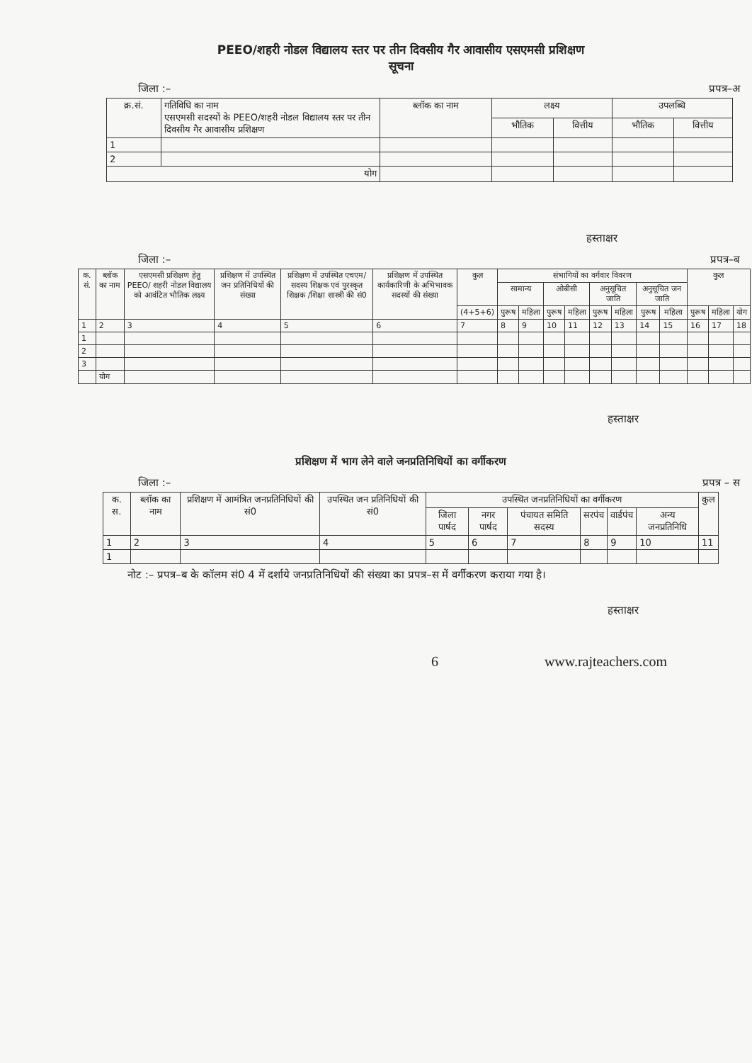PEEO/शहरी नोडल विद्यालय स्तर पर तीन दिवसीय गैर आवासीय एसएमसी प्रशिक्षण
सूचना
जिला :– प्रपत्र–अ
| क्र.सं. | गतिविधि का नाम एसएमसी सदस्यों के PEEO/शहरी नोडल विद्यालय स्तर पर तीन दिवसीय गैर आवासीय प्रशिक्षण | ब्लॉक का नाम | लक्ष्य | | उपलब्धि | |
| --- | --- | --- | --- | --- | --- | --- |
| | | | भौतिक | वित्तीय | भौतिक | वित्तीय |
| 1 | | | | | | |
| 2 | | | | | | |
| योग | | | | | | |
हस्ताक्षर
जिला :– प्रपत्र–ब
| क. सं. | ब्लॉक का नाम | एसएमसी प्रशिक्षण हेतु PEEO/ शहरी नोडल विद्यालय को आवंटित भौतिक लक्ष्य | प्रशिक्षण में उपस्थित जन प्रतिनिधियों की संख्या | प्रशिक्षण में उपस्थित एचएम/ सदस्य शिक्षक एवं पुरस्कृत शिक्षक /शिक्षा शास्त्री की सं0 | प्रशिक्षण में उपस्थित कार्यकारिणी के अभिभावक सदस्यों की संख्या | कुल | संभागियों का वर्गवार विवरण | | | | | | | | कुल | | |
| --- | --- | --- | --- | --- | --- | --- | --- | --- | --- | --- | --- | --- | --- | --- | --- | --- | --- |
| | | | | | | | सामान्य | | ओबीसी | | अनुसूचित जाति | | अनुसूचित जन जाति | | | | |
| | | | | | | (4+5+6) | पुरूष | महिला | पुरूष | महिला | पुरूष | महिला | पुरूष | महिला | पुरूष | महिला | योग |
| 1 | 2 | 3 | 4 | 5 | 6 | 7 | 8 | 9 | 10 | 11 | 12 | 13 | 14 | 15 | 16 | 17 | 18 |
| 1 | | | | | | | | | | | | | | | | | |
| 2 | | | | | | | | | | | | | | | | | |
| 3 | | | | | | | | | | | | | | | | | |
| | योग | | | | | | | | | | | | | | | | |
हस्ताक्षर
प्रशिक्षण में भाग लेने वाले जनप्रतिनिधियों का वर्गीकरण
जिला :– प्रपत्र – स
| क. स. | ब्लॉक का नाम | प्रशिक्षण में आमंत्रित जनप्रतिनिधियों की सं0 | उपस्थित जन प्रतिनिधियों की सं0 | उपस्थित जनप्रतिनिधियों का वर्गीकरण | | | | | | कुल |
| --- | --- | --- | --- | --- | --- | --- | --- | --- | --- | --- |
| | | | | जिला पार्षद | नगर पार्षद | पंचायत समिति सदस्य | सरपंच | वार्डपंच | अन्य जनप्रतिनिधि | |
| 1 | 2 | 3 | 4 | 5 | 6 | 7 | 8 | 9 | 10 | 11 |
| 1 | | | | | | | | | | |
नोट :– प्रपत्र–ब के कॉलम सं0 4 में दर्शाये जनप्रतिनिधियों की संख्या का प्रपत्र–स में वर्गीकरण कराया गया है।
हस्ताक्षर
6 www.rajteachers.com